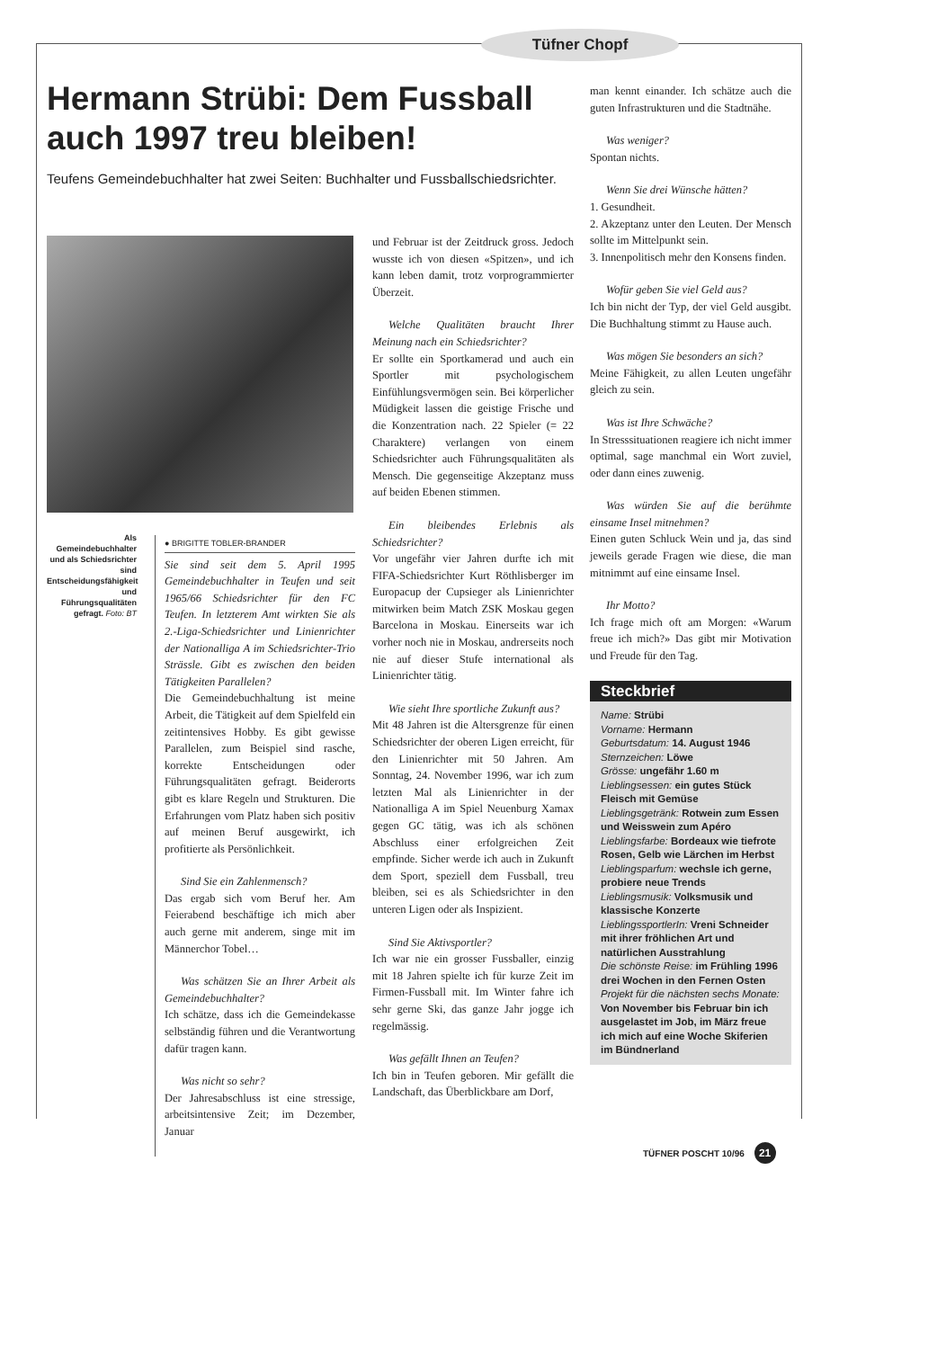Tüfner Chopf
Hermann Strübi: Dem Fussball auch 1997 treu bleiben!
Teufens Gemeindebuchhalter hat zwei Seiten: Buchhalter und Fussballschiedsrichter.
Als Gemeindebuchhalter und als Schiedsrichter sind Entscheidungsfähigkeit und Führungsqualitäten gefragt. Foto: BT
● BRIGITTE TOBLER-BRANDER
Sie sind seit dem 5. April 1995 Gemeindebuchhalter in Teufen und seit 1965/66 Schiedsrichter für den FC Teufen. In letzterem Amt wirkten Sie als 2.-Liga-Schiedsrichter und Linienrichter der Nationalliga A im Schiedsrichter-Trio Strässle. Gibt es zwischen den beiden Tätigkeiten Parallelen?
Die Gemeindebuchhaltung ist meine Arbeit, die Tätigkeit auf dem Spielfeld ein zeitintensives Hobby. Es gibt gewisse Parallelen, zum Beispiel sind rasche, korrekte Entscheidungen oder Führungsqualitäten gefragt. Beiderorts gibt es klare Regeln und Strukturen. Die Erfahrungen vom Platz haben sich positiv auf meinen Beruf ausgewirkt, ich profitierte als Persönlichkeit.
Sind Sie ein Zahlenmensch?
Das ergab sich vom Beruf her. Am Feierabend beschäftige ich mich aber auch gerne mit anderem, singe mit im Männerchor Tobel…
Was schätzen Sie an Ihrer Arbeit als Gemeindebuchhalter?
Ich schätze, dass ich die Gemeindekasse selbständig führen und die Verantwortung dafür tragen kann.
Was nicht so sehr?
Der Jahresabschluss ist eine stressige, arbeitsintensive Zeit; im Dezember, Januar
und Februar ist der Zeitdruck gross. Jedoch wusste ich von diesen «Spitzen», und ich kann leben damit, trotz vorprogrammierter Überzeit.
Welche Qualitäten braucht Ihrer Meinung nach ein Schiedsrichter?
Er sollte ein Sportkamerad und auch ein Sportler mit psychologischem Einfühlungsvermögen sein. Bei körperlicher Müdigkeit lassen die geistige Frische und die Konzentration nach. 22 Spieler (= 22 Charaktere) verlangen von einem Schiedsrichter auch Führungsqualitäten als Mensch. Die gegenseitige Akzeptanz muss auf beiden Ebenen stimmen.
Ein bleibendes Erlebnis als Schiedsrichter?
Vor ungefähr vier Jahren durfte ich mit FIFA-Schiedsrichter Kurt Röthlisberger im Europacup der Cupsieger als Linienrichter mitwirken beim Match ZSK Moskau gegen Barcelona in Moskau. Einerseits war ich vorher noch nie in Moskau, andrerseits noch nie auf dieser Stufe international als Linienrichter tätig.
Wie sieht Ihre sportliche Zukunft aus?
Mit 48 Jahren ist die Altersgrenze für einen Schiedsrichter der oberen Ligen erreicht, für den Linienrichter mit 50 Jahren. Am Sonntag, 24. November 1996, war ich zum letzten Mal als Linienrichter in der Nationalliga A im Spiel Neuenburg Xamax gegen GC tätig, was ich als schönen Abschluss einer erfolgreichen Zeit empfinde. Sicher werde ich auch in Zukunft dem Sport, speziell dem Fussball, treu bleiben, sei es als Schiedsrichter in den unteren Ligen oder als Inspizient.
Sind Sie Aktivsportler?
Ich war nie ein grosser Fussballer, einzig mit 18 Jahren spielte ich für kurze Zeit im Firmen-Fussball mit. Im Winter fahre ich sehr gerne Ski, das ganze Jahr jogge ich regelmässig.
Was gefällt Ihnen an Teufen?
Ich bin in Teufen geboren. Mir gefällt die Landschaft, das Überblickbare am Dorf,
man kennt einander. Ich schätze auch die guten Infrastrukturen und die Stadtnähe.
Was weniger?
Spontan nichts.
Wenn Sie drei Wünsche hätten?
1. Gesundheit.
2. Akzeptanz unter den Leuten. Der Mensch sollte im Mittelpunkt sein.
3. Innenpolitisch mehr den Konsens finden.
Wofür geben Sie viel Geld aus?
Ich bin nicht der Typ, der viel Geld ausgibt. Die Buchhaltung stimmt zu Hause auch.
Was mögen Sie besonders an sich?
Meine Fähigkeit, zu allen Leuten ungefähr gleich zu sein.
Was ist Ihre Schwäche?
In Stresssituationen reagiere ich nicht immer optimal, sage manchmal ein Wort zuviel, oder dann eines zuwenig.
Was würden Sie auf die berühmte einsame Insel mitnehmen?
Einen guten Schluck Wein und ja, das sind jeweils gerade Fragen wie diese, die man mitnimmt auf eine einsame Insel.
Ihr Motto?
Ich frage mich oft am Morgen: «Warum freue ich mich?» Das gibt mir Motivation und Freude für den Tag.
Steckbrief
Name: Strübi
Vorname: Hermann
Geburtsdatum: 14. August 1946
Sternzeichen: Löwe
Grösse: ungefähr 1.60 m
Lieblingsessen: ein gutes Stück Fleisch mit Gemüse
Lieblingsgetränk: Rotwein zum Essen und Weisswein zum Apéro
Lieblingsfarbe: Bordeaux wie tiefrote Rosen, Gelb wie Lärchen im Herbst
Lieblingsparfum: wechsle ich gerne, probiere neue Trends
Lieblingsmusik: Volksmusik und klassische Konzerte
LieblingssportlerIn: Vreni Schneider mit ihrer fröhlichen Art und natürlichen Ausstrahlung
Die schönste Reise: im Frühling 1996 drei Wochen in den Fernen Osten
Projekt für die nächsten sechs Monate: Von November bis Februar bin ich ausgelastet im Job, im März freue ich mich auf eine Woche Skiferien im Bündnerland
TÜFNER POSCHT 10/96 21